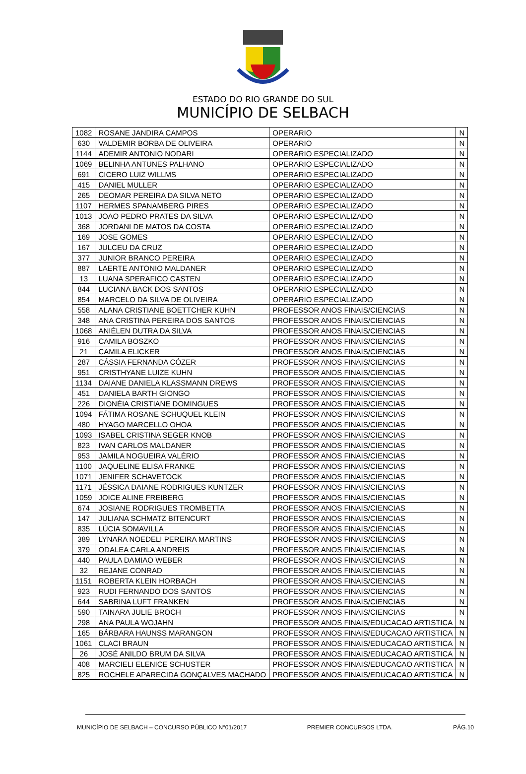ESTADO DO RIO GRANDE DO SUL
MUNICÍPIO DE SELBACH
| 1082 | ROSANE JANDIRA CAMPOS | OPERARIO | N |
| 630 | VALDEMIR BORBA DE OLIVEIRA | OPERARIO | N |
| 1144 | ADEMIR ANTONIO NODARI | OPERARIO ESPECIALIZADO | N |
| 1069 | BELINHA ANTUNES PALHANO | OPERARIO ESPECIALIZADO | N |
| 691 | CICERO LUIZ WILLMS | OPERARIO ESPECIALIZADO | N |
| 415 | DANIEL MULLER | OPERARIO ESPECIALIZADO | N |
| 265 | DEOMAR PEREIRA DA SILVA NETO | OPERARIO ESPECIALIZADO | N |
| 1107 | HERMES SPANAMBERG PIRES | OPERARIO ESPECIALIZADO | N |
| 1013 | JOAO PEDRO PRATES DA SILVA | OPERARIO ESPECIALIZADO | N |
| 368 | JORDANI DE MATOS DA COSTA | OPERARIO ESPECIALIZADO | N |
| 169 | JOSE GOMES | OPERARIO ESPECIALIZADO | N |
| 167 | JULCEU DA CRUZ | OPERARIO ESPECIALIZADO | N |
| 377 | JUNIOR BRANCO PEREIRA | OPERARIO ESPECIALIZADO | N |
| 887 | LAERTE ANTONIO MALDANER | OPERARIO ESPECIALIZADO | N |
| 13 | LUANA SPERAFICO CASTEN | OPERARIO ESPECIALIZADO | N |
| 844 | LUCIANA BACK DOS SANTOS | OPERARIO ESPECIALIZADO | N |
| 854 | MARCELO DA SILVA DE OLIVEIRA | OPERARIO ESPECIALIZADO | N |
| 558 | ALANA CRISTIANE BOETTCHER KUHN | PROFESSOR ANOS FINAIS/CIENCIAS | N |
| 348 | ANA CRISTINA PEREIRA DOS SANTOS | PROFESSOR ANOS FINAIS/CIENCIAS | N |
| 1068 | ANIÉLEN DUTRA DA SILVA | PROFESSOR ANOS FINAIS/CIENCIAS | N |
| 916 | CAMILA BOSZKO | PROFESSOR ANOS FINAIS/CIENCIAS | N |
| 21 | CAMILA ELICKER | PROFESSOR ANOS FINAIS/CIENCIAS | N |
| 287 | CÁSSIA FERNANDA CÓZER | PROFESSOR ANOS FINAIS/CIENCIAS | N |
| 951 | CRISTHYANE LUIZE KUHN | PROFESSOR ANOS FINAIS/CIENCIAS | N |
| 1134 | DAIANE DANIELA KLASSMANN DREWS | PROFESSOR ANOS FINAIS/CIENCIAS | N |
| 451 | DANIELA BARTH GIONGO | PROFESSOR ANOS FINAIS/CIENCIAS | N |
| 226 | DIONÉIA CRISTIANE DOMINGUES | PROFESSOR ANOS FINAIS/CIENCIAS | N |
| 1094 | FÁTIMA ROSANE SCHUQUEL KLEIN | PROFESSOR ANOS FINAIS/CIENCIAS | N |
| 480 | HYAGO MARCELLO OHOA | PROFESSOR ANOS FINAIS/CIENCIAS | N |
| 1093 | ISABEL CRISTINA SEGER KNOB | PROFESSOR ANOS FINAIS/CIENCIAS | N |
| 823 | IVAN CARLOS MALDANER | PROFESSOR ANOS FINAIS/CIENCIAS | N |
| 953 | JAMILA NOGUEIRA VALÉRIO | PROFESSOR ANOS FINAIS/CIENCIAS | N |
| 1100 | JAQUELINE ELISA FRANKE | PROFESSOR ANOS FINAIS/CIENCIAS | N |
| 1071 | JENIFER SCHAVETOCK | PROFESSOR ANOS FINAIS/CIENCIAS | N |
| 1171 | JÉSSICA DAIANE RODRIGUES KUNTZER | PROFESSOR ANOS FINAIS/CIENCIAS | N |
| 1059 | JOICE ALINE FREIBERG | PROFESSOR ANOS FINAIS/CIENCIAS | N |
| 674 | JOSIANE RODRIGUES TROMBETTA | PROFESSOR ANOS FINAIS/CIENCIAS | N |
| 147 | JULIANA SCHMATZ BITENCURT | PROFESSOR ANOS FINAIS/CIENCIAS | N |
| 835 | LÚCIA SOMAVILLA | PROFESSOR ANOS FINAIS/CIENCIAS | N |
| 389 | LYNARA NOEDELI PEREIRA MARTINS | PROFESSOR ANOS FINAIS/CIENCIAS | N |
| 379 | ODALEA CARLA ANDREIS | PROFESSOR ANOS FINAIS/CIENCIAS | N |
| 440 | PAULA DAMIAO WEBER | PROFESSOR ANOS FINAIS/CIENCIAS | N |
| 32 | REJANE CONRAD | PROFESSOR ANOS FINAIS/CIENCIAS | N |
| 1151 | ROBERTA KLEIN HORBACH | PROFESSOR ANOS FINAIS/CIENCIAS | N |
| 923 | RUDI FERNANDO DOS SANTOS | PROFESSOR ANOS FINAIS/CIENCIAS | N |
| 644 | SABRINA LUFT FRANKEN | PROFESSOR ANOS FINAIS/CIENCIAS | N |
| 590 | TAINARA JULIE BROCH | PROFESSOR ANOS FINAIS/CIENCIAS | N |
| 298 | ANA PAULA WOJAHN | PROFESSOR ANOS FINAIS/EDUCACAO ARTISTICA | N |
| 165 | BÁRBARA HAUNSS MARANGON | PROFESSOR ANOS FINAIS/EDUCACAO ARTISTICA | N |
| 1061 | CLACI BRAUN | PROFESSOR ANOS FINAIS/EDUCACAO ARTISTICA | N |
| 26 | JOSÉ ANILDO BRUM DA SILVA | PROFESSOR ANOS FINAIS/EDUCACAO ARTISTICA | N |
| 408 | MARCIELI ELENICE SCHUSTER | PROFESSOR ANOS FINAIS/EDUCACAO ARTISTICA | N |
| 825 | ROCHELE APARECIDA GONÇALVES MACHADO | PROFESSOR ANOS FINAIS/EDUCACAO ARTISTICA | N |
MUNICÍPIO DE SELBACH – CONCURSO PÚBLICO N°01/2017 PREMIER CONCURSOS LTDA. PÁG.10